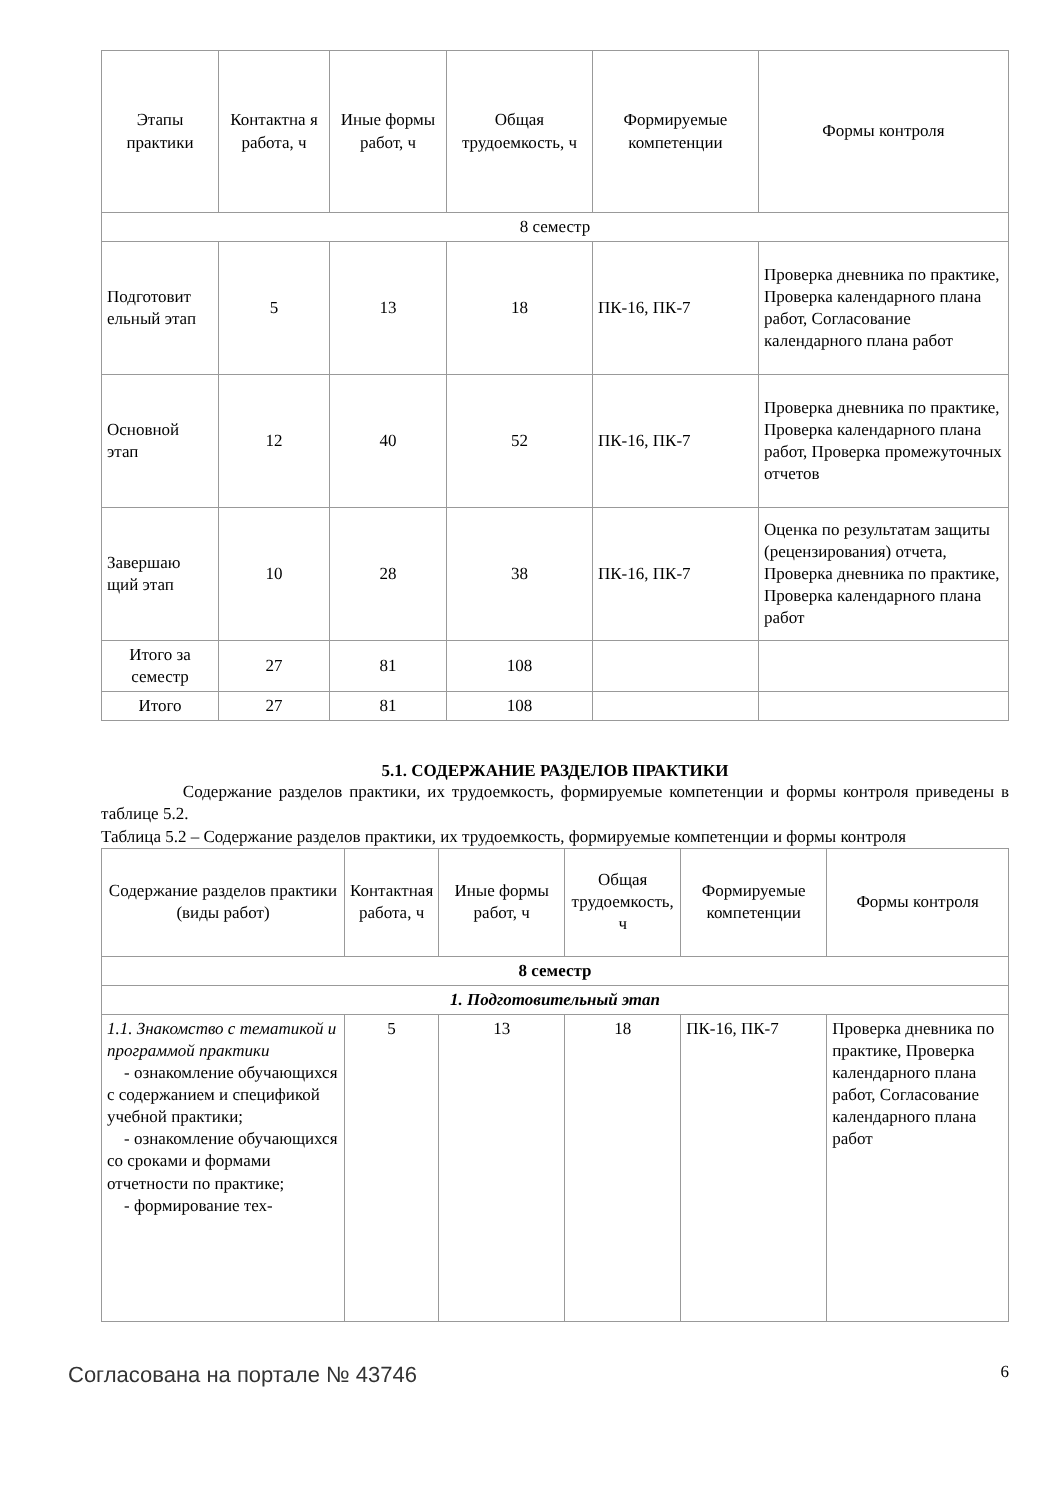| Этапы практики | Контактна я работа, ч | Иные формы работ, ч | Общая трудоемкость, ч | Формируемые компетенции | Формы контроля |
| --- | --- | --- | --- | --- | --- |
| 8 семестр | | | | | |
| Подготовит ельный этап | 5 | 13 | 18 | ПК-16, ПК-7 | Проверка дневника по практике, Проверка календарного плана работ, Согласование календарного плана работ |
| Основной этап | 12 | 40 | 52 | ПК-16, ПК-7 | Проверка дневника по практике, Проверка календарного плана работ, Проверка промежуточных отчетов |
| Завершаю щий этап | 10 | 28 | 38 | ПК-16, ПК-7 | Оценка по результатам защиты (рецензирования) отчета, Проверка дневника по практике, Проверка календарного плана работ |
| Итого за семестр | 27 | 81 | 108 | | |
| Итого | 27 | 81 | 108 | | |
5.1. СОДЕРЖАНИЕ РАЗДЕЛОВ ПРАКТИКИ
Содержание разделов практики, их трудоемкость, формируемые компетенции и формы контроля приведены в таблице 5.2.
Таблица 5.2 – Содержание разделов практики, их трудоемкость, формируемые компетенции и формы контроля
| Содержание разделов практики (виды работ) | Контактная работа, ч | Иные формы работ, ч | Общая трудоемкость, ч | Формируемые компетенции | Формы контроля |
| --- | --- | --- | --- | --- | --- |
| 8 семестр | | | | | |
| 1. Подготовительный этап | | | | | |
| 1.1. Знакомство с тематикой и программой практики - ознакомление обучающихся с содержанием и спецификой учебной практики; - ознакомление обучающихся со сроками и формами отчетности по практике; - формирование тех- | 5 | 13 | 18 | ПК-16, ПК-7 | Проверка дневника по практике, Проверка календарного плана работ, Согласование календарного плана работ |
Согласована на портале № 43746 6